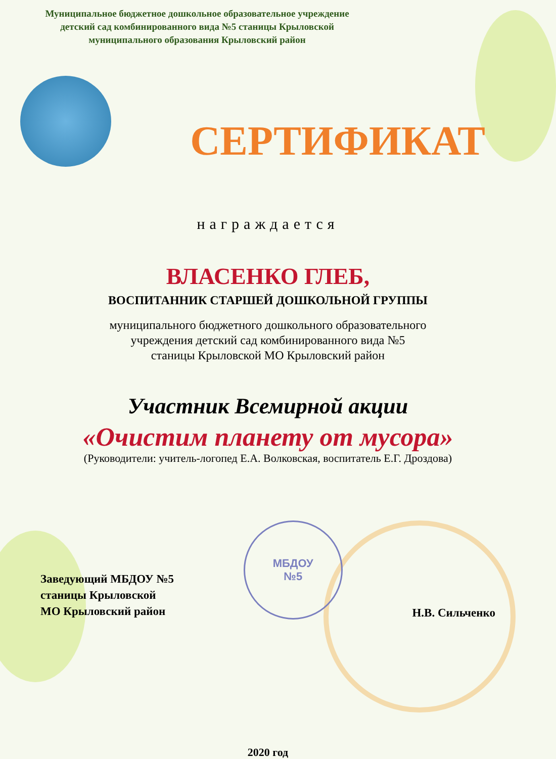Муниципальное бюджетное дошкольное образовательное учреждение
детский сад комбинированного вида №5 станицы Крыловской
муниципального образования Крыловский район
СЕРТИФИКАТ
награждается
ВЛАСЕНКО ГЛЕБ,
ВОСПИТАННИК СТАРШЕЙ ДОШКОЛЬНОЙ ГРУППЫ
муниципального бюджетного дошкольного образовательного
учреждения детский сад комбинированного вида №5
станицы Крыловской МО Крыловский район
Участник Всемирной акции
«Очистим планету от мусора»
(Руководители: учитель-логопед Е.А. Волковская, воспитатель Е.Г. Дроздова)
Заведующий МБДОУ №5
станицы Крыловской
МО Крыловский район
МБДОУ
№5
Н.В. Сильченко
2020 год